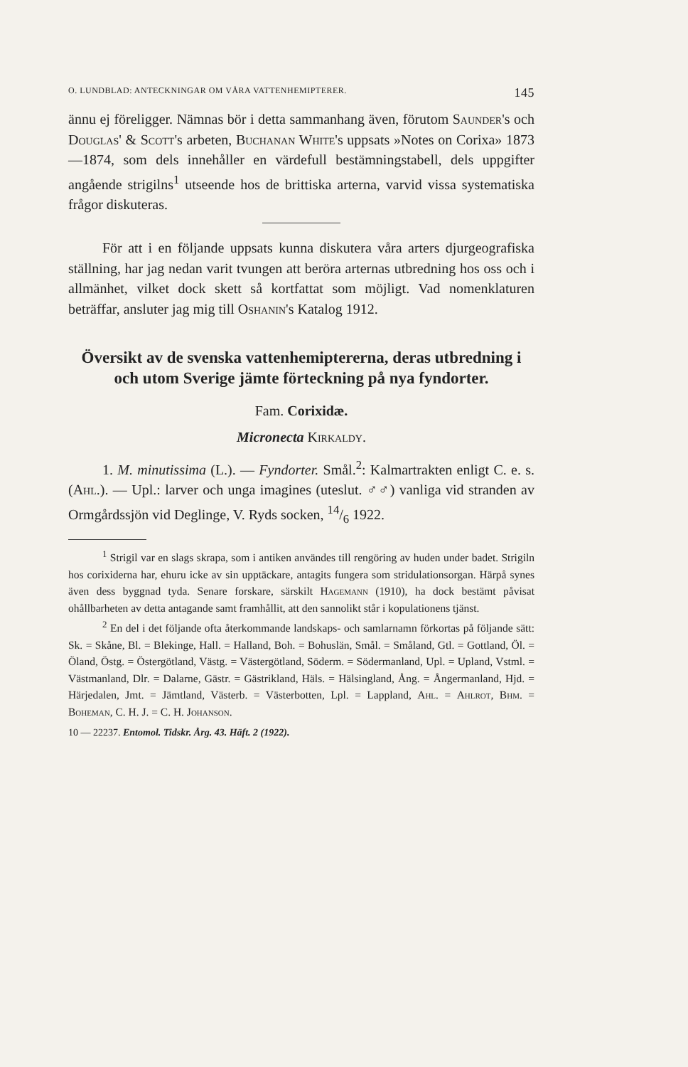O. LUNDBLAD: ANTECKNINGAR OM VÅRA VATTENHEMIPTERER. 145
ännu ej föreligger. Nämnas bör i detta sammanhang även, förutom Saunder's och Douglas' & Scott's arbeten, Buchanan White's uppsats »Notes on Corixa» 1873—1874, som dels innehåller en värdefull bestämningstabell, dels uppgifter angående strigilns<sup>1</sup> utseende hos de brittiska arterna, varvid vissa systematiska frågor diskuteras.
För att i en följande uppsats kunna diskutera våra arters djurgeografiska ställning, har jag nedan varit tvungen att beröra arternas utbredning hos oss och i allmänhet, vilket dock skett så kortfattat som möjligt. Vad nomenklaturen beträffar, ansluter jag mig till Oshanin's Katalog 1912.
Översikt av de svenska vattenhemiptererna, deras utbredning i och utom Sverige jämte förteckning på nya fyndorter.
Fam. Corixidæ.
Micronecta Kirkaldy.
1. M. minutissima (L.). — Fyndorter. Smål.<sup>2</sup>: Kalmartrakten enligt C. e. s. (Ahl.). — Upl.: larver och unga imagines (uteslut. ♂♂) vanliga vid stranden av Ormgårdssjön vid Deglinge, V. Ryds socken, 14/6 1922.
<sup>1</sup> Strigil var en slags skrapa, som i antiken användes till rengöring av huden under badet. Strigiln hos corixiderna har, ehuru icke av sin upptäckare, antagits fungera som stridulationsorgan. Härpå synes även dess byggnad tyda. Senare forskare, särskilt Hagemann (1910), ha dock bestämt påvisat ohållbarheten av detta antagande samt framhållit, att den sannolikt står i kopulationens tjänst.
<sup>2</sup> En del i det följande ofta återkommande landskaps- och samlarnamn förkortas på följande sätt: Sk. = Skåne, Bl. = Blekinge, Hall. = Halland, Boh. = Bohuslän, Smål. = Småland, Gtl. = Gottland, Öl. = Öland, Östg. = Östergötland, Västg. = Västergötland, Söderm. = Södermanland, Upl. = Upland, Vstml. = Västmanland, Dlr. = Dalarne, Gästr. = Gästrikland, Häls. = Hälsingland, Ång. = Ångermanland, Hjd. = Härjedalen, Jmt. = Jämtland, Västerb. = Västerbotten, Lpl. = Lappland, Ahl. = Ahlrot, Bhm. = Boheman, C. H. J. = C. H. Johanson.
10 — 22237. Entomol. Tidskr. Årg. 43. Häft. 2 (1922).